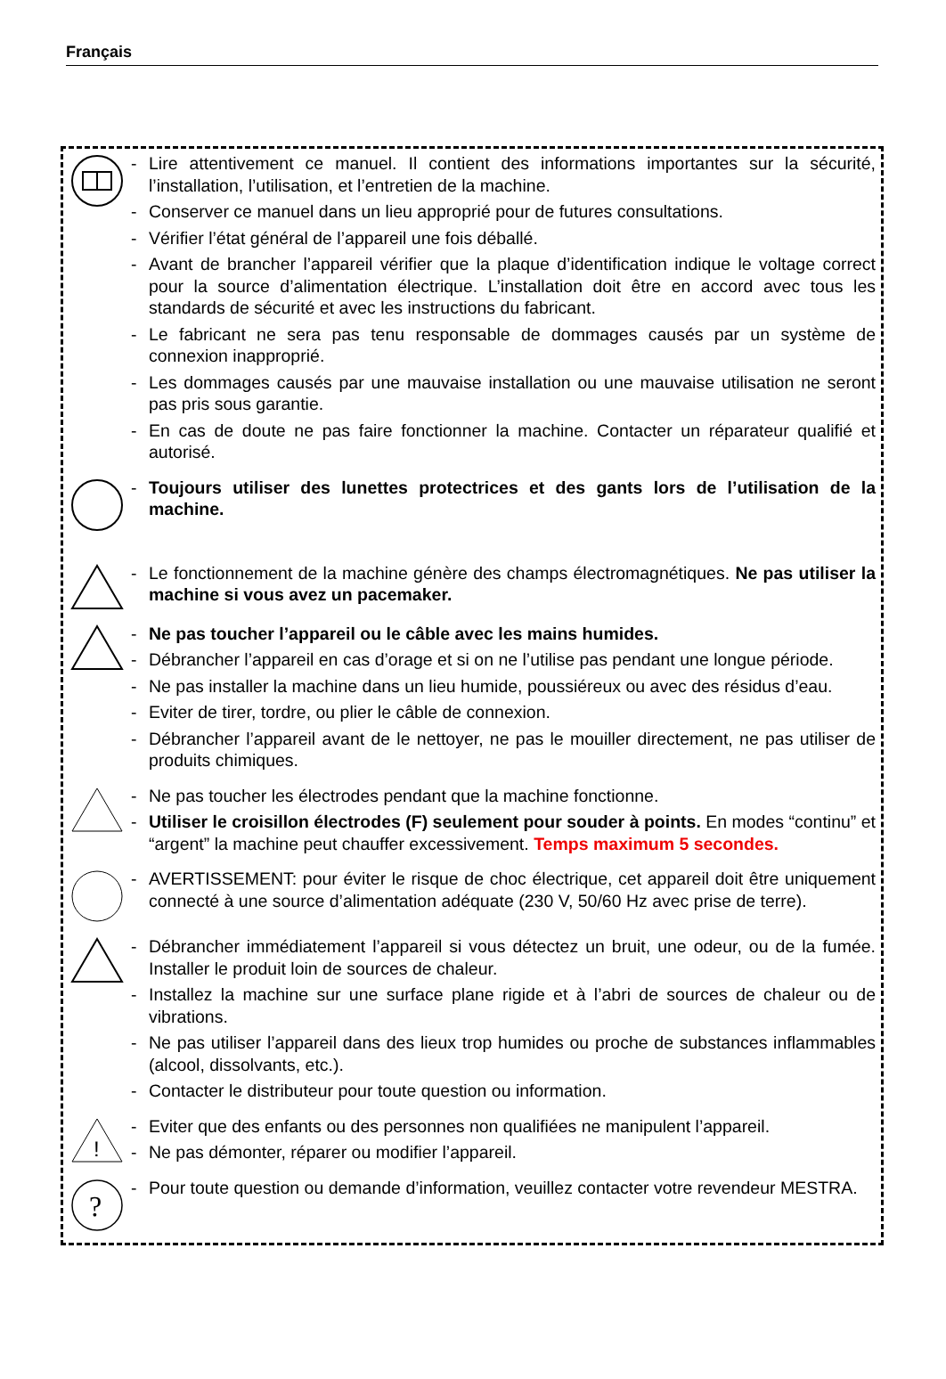Français
- Lire attentivement ce manuel. Il contient des informations importantes sur la sécurité, l’installation, l’utilisation, et l’entretien de la machine.
- Conserver ce manuel dans un lieu approprié pour de futures consultations.
- Vérifier l’état général de l’appareil une fois déballé.
- Avant de brancher l’appareil vérifier que la plaque d’identification indique le voltage correct pour la source d’alimentation électrique. L’installation doit être en accord avec tous les standards de sécurité et avec les instructions du fabricant.
- Le fabricant ne sera pas tenu responsable de dommages causés par un système de connexion inapproprié.
- Les dommages causés par une mauvaise installation ou une mauvaise utilisation ne seront pas pris sous garantie.
- En cas de doute ne pas faire fonctionner la machine. Contacter un réparateur qualifié et autorisé.
- Toujours utiliser des lunettes protectrices et des gants lors de l’utilisation de la machine.
- Le fonctionnement de la machine génère des champs électromagnétiques. Ne pas utiliser la machine si vous avez un pacemaker.
- Ne pas toucher l’appareil ou le câble avec les mains humides.
- Débrancher l’appareil en cas d’orage et si on ne l’utilise pas pendant une longue période.
- Ne pas installer la machine dans un lieu humide, poussiéreux ou avec des résidus d’eau.
- Eviter de tirer, tordre, ou plier le câble de connexion.
- Débrancher l’appareil avant de le nettoyer, ne pas le mouiller directement, ne pas utiliser de produits chimiques.
- Ne pas toucher les électrodes pendant que la machine fonctionne.
- Utiliser le croisillon électrodes (F) seulement pour souder à points. En modes “continu” et “argent” la machine peut chauffer excessivement. Temps maximum 5 secondes.
- AVERTISSEMENT: pour éviter le risque de choc électrique, cet appareil doit être uniquement connecté à une source d’alimentation adéquate (230 V, 50/60 Hz avec prise de terre).
- Débrancher immédiatement l’appareil si vous détectez un bruit, une odeur, ou de la fumée. Installer le produit loin de sources de chaleur.
- Installez la machine sur une surface plane rigide et à l’abri de sources de chaleur ou de vibrations.
- Ne pas utiliser l’appareil dans des lieux trop humides ou proche de substances inflammables (alcool, dissolvants, etc.).
- Contacter le distributeur pour toute question ou information.
!
- Eviter que des enfants ou des personnes non qualifiées ne manipulent l’appareil.
- Ne pas démonter, réparer ou modifier l’appareil.
?
- Pour toute question ou demande d’information, veuillez contacter votre revendeur MESTRA.